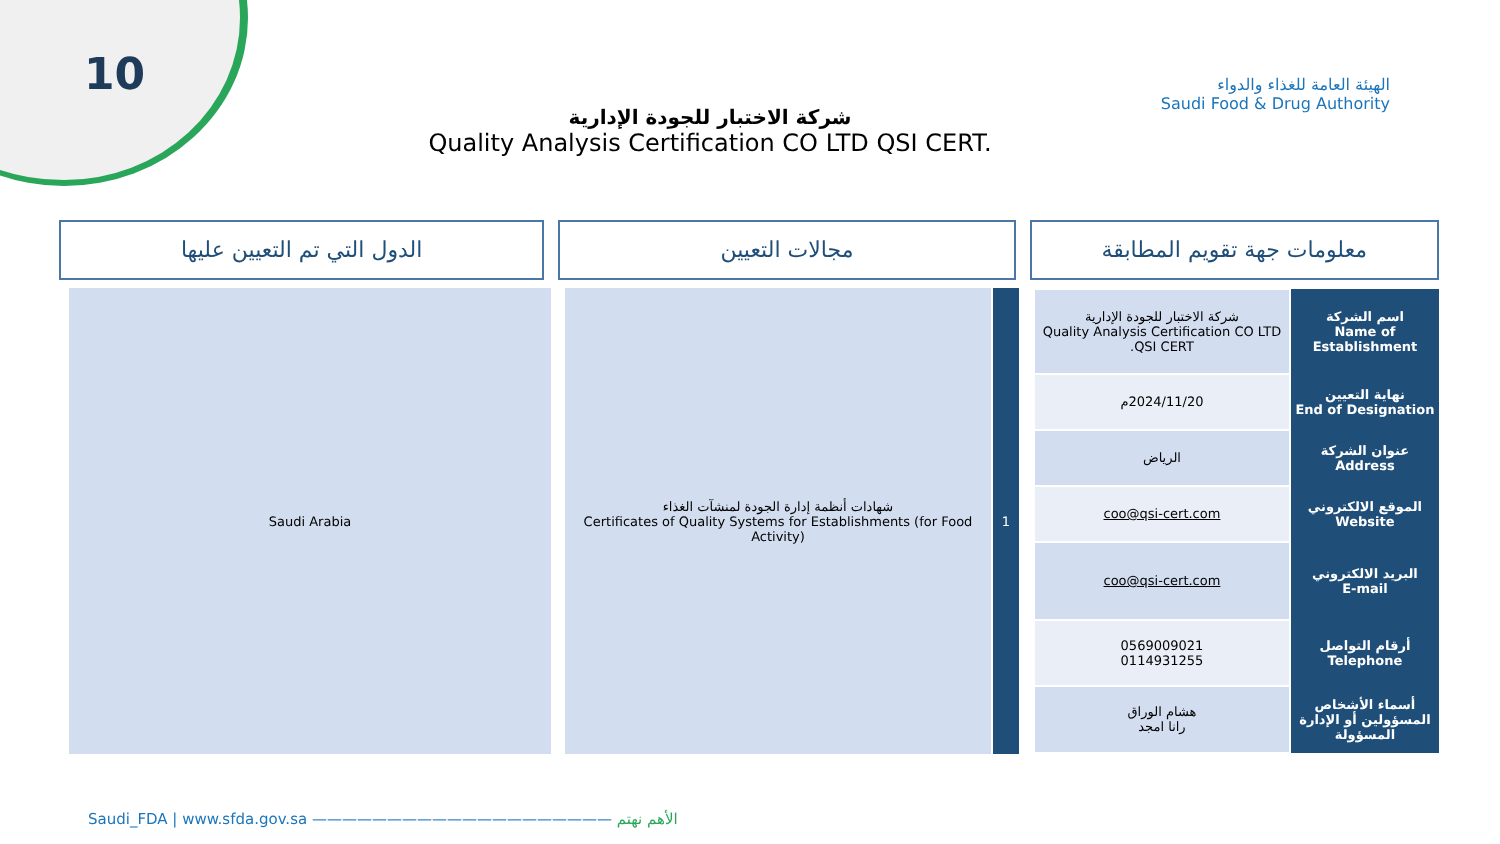10
الهيئة العامة للغذاء والدواء
Saudi Food & Drug Authority
شركة الاختبار للجودة الإدارية
Quality Analysis Certification CO LTD QSI CERT.
معلومات جهة تقويم المطابقة مجالات التعيين الدول التي تم التعيين عليها
| اسم الشركة Name of Establishment | شركة الاختبار للجودة الإدارية Quality Analysis Certification CO LTD QSI CERT. |
| نهاية التعيين End of Designation | 2024/11/20م |
| عنوان الشركة Address | الرياض |
| الموقع الالكتروني Website | coo@qsi-cert.com |
| البريد الالكتروني E-mail | coo@qsi-cert.com |
| أرقام التواصل Telephone | 0569009021 0114931255 |
| أسماء الأشخاص المسؤولين أو الإدارة المسؤولة | هشام الوراق رانا امجد |
1 شهادات أنظمة إدارة الجودة لمنشآت الغذاء
Certificates of Quality Systems for Establishments (for Food Activity)
Saudi Arabia
Saudi_FDA | www.sfda.gov.sa ———————————————————— الأهم نهتم